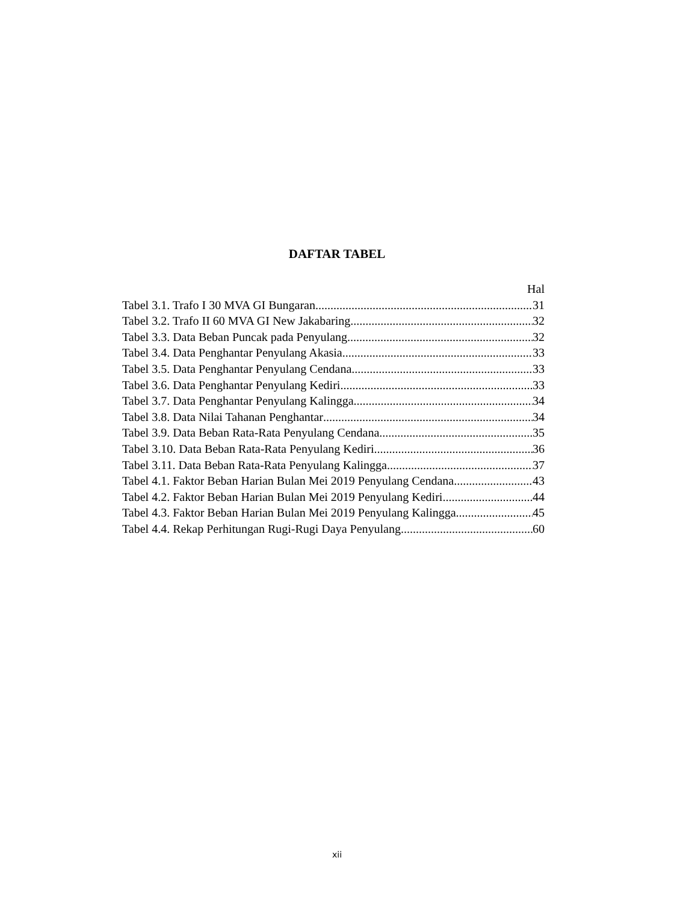DAFTAR TABEL
Hal
Tabel 3.1. Trafo I 30 MVA GI Bungaran 31
Tabel 3.2. Trafo II 60 MVA GI New Jakabaring 32
Tabel 3.3. Data Beban Puncak pada Penyulang 32
Tabel 3.4. Data Penghantar Penyulang Akasia 33
Tabel 3.5. Data Penghantar Penyulang Cendana 33
Tabel 3.6. Data Penghantar Penyulang Kediri 33
Tabel 3.7. Data Penghantar Penyulang Kalingga 34
Tabel 3.8. Data Nilai Tahanan Penghantar 34
Tabel 3.9. Data Beban Rata-Rata Penyulang Cendana 35
Tabel 3.10. Data Beban Rata-Rata Penyulang Kediri 36
Tabel 3.11. Data Beban Rata-Rata Penyulang Kalingga 37
Tabel 4.1. Faktor Beban Harian Bulan Mei 2019 Penyulang Cendana 43
Tabel 4.2. Faktor Beban Harian Bulan Mei 2019 Penyulang Kediri 44
Tabel 4.3. Faktor Beban Harian Bulan Mei 2019 Penyulang Kalingga 45
Tabel 4.4. Rekap Perhitungan Rugi-Rugi Daya Penyulang 60
xii